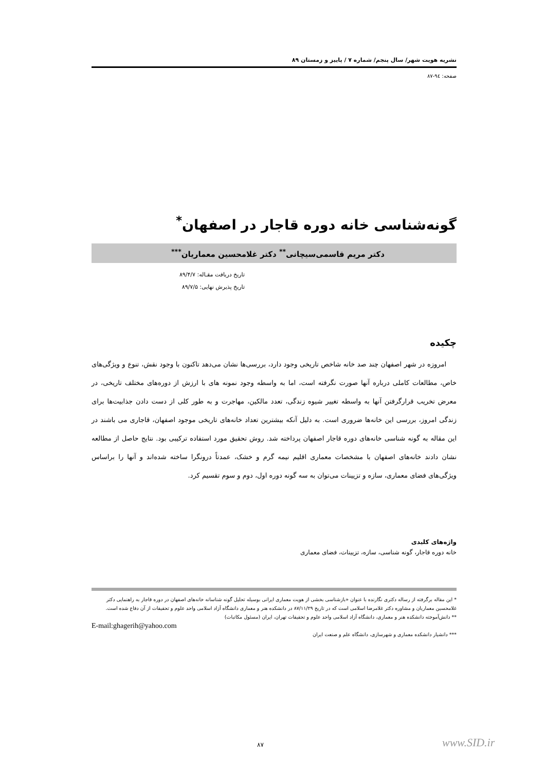نشریه هویت شهر/ سال پنجم/ شماره ۷ / پاییز و زمستان ۸۹
صفحه: ۹٤-۸۷
گونه‌شناسی خانه دوره قاجار در اصفهان<sup>*</sup>
دکتر مریم قاسمی‌سیچانی<sup>**</sup> دکتر غلامحسین معماریان<sup>***</sup>
تاریخ دریافت مقـاله: ۸۹/۴/۷
تاریخ پذیرش نهایی: ۸۹/۷/۵
چکیده
امروزه در شهر اصفهان چند صد خانه شاخص تاریخی وجود دارد، بررسی‌ها نشان می‌دهد تاکنون با وجود نقش، تنوع و ویژگی‌های خاص، مطالعات کاملی درباره آنها صورت نگرفته است، اما به واسطه وجود نمونه های با ارزش از دوره‌های مختلف تاریخی، در معرض تخریب قرارگرفتن آنها به واسطه تغییر شیوه زندگی، تعدد مالکین، مهاجرت و به طور کلی از دست دادن جذابیت‌ها برای زندگی امروز، بررسی این خانه‌ها ضروری است. به دلیل آنکه بیشترین تعداد خانه‌های تاریخی موجود اصفهان، قاجاری می باشند در این مقاله به گونه شناسی خانه‌های دوره قاجار اصفهان پرداخته شد. روش تحقیق مورد استفاده ترکیبی بود. نتایج حاصل از مطالعه نشان دادند خانه‌های اصفهان با مشخصات معماری اقلیم نیمه گرم و خشک، عمدتاً درونگرا ساخته شده‌اند و آنها را براساس ویژگی‌های فضای معماری، سازه و تزیینات می‌توان به سه گونه دوره اول، دوم و سوم تقسیم کرد.
واژه‌های کلیدی
خانه دوره قاجار، گونه شناسی، سازه، تزیینات، فضای معماری
* این مقاله برگرفته از رساله دکتری نگارنده با عنوان «بازشناسی بخشی از هویت معماری ایرانی بوسیله تحلیل گونه شناسانه خانه‌های اصفهان در دوره قاجار به راهنمایی دکتر غلامحسین معماریان و مشاوره دکتر غلامرضا اسلامی است که در تاریخ ۸۷/۱۱/۲۹ در دانشکده هنر و معماری دانشگاه آزاد اسلامی واحد علوم و تحقیقات از آن دفاع شده است.
** دانش‌آموخته دانشکده هنر و معماری، دانشگاه آزاد اسلامی واحد علوم و تحقیقات تهران، ایران (مسئول مکاتبات)
E-mail:ghagerih@yahoo.com
*** دانشیار دانشکده معماری و شهرسازی، دانشگاه علم و صنعت ایران
۸۷ www.SID.ir